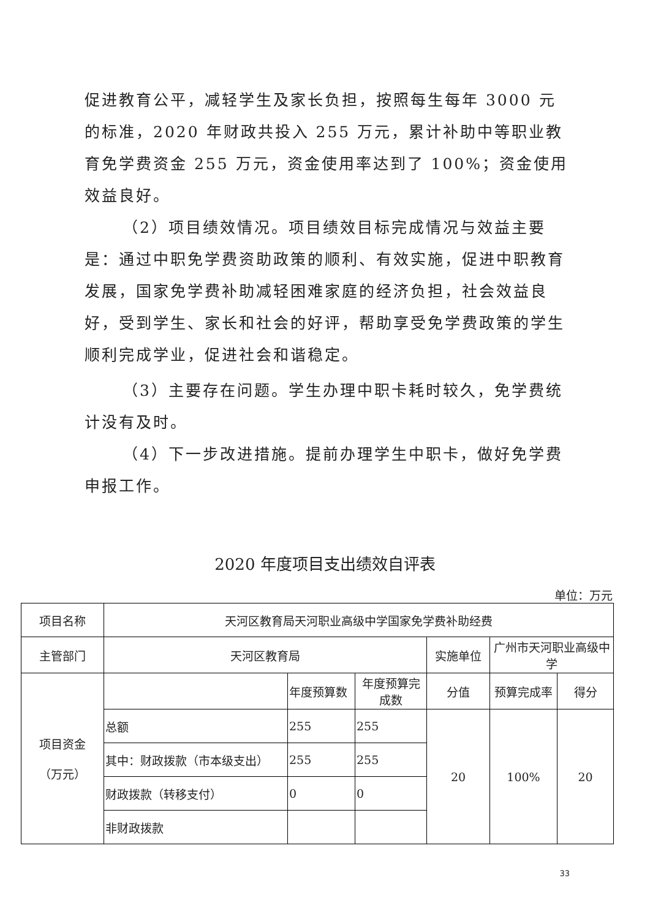促进教育公平，减轻学生及家长负担，按照每生每年 3000 元的标准，2020 年财政共投入 255 万元，累计补助中等职业教育免学费资金 255 万元，资金使用率达到了 100%；资金使用效益良好。
（2）项目绩效情况。项目绩效目标完成情况与效益主要是：通过中职免学费资助政策的顺利、有效实施，促进中职教育发展，国家免学费补助减轻困难家庭的经济负担，社会效益良好，受到学生、家长和社会的好评，帮助享受免学费政策的学生顺利完成学业，促进社会和谐稳定。
（3）主要存在问题。学生办理中职卡耗时较久，免学费统计没有及时。
（4）下一步改进措施。提前办理学生中职卡，做好免学费申报工作。
2020 年度项目支出绩效自评表
单位：万元
| 项目名称 | 天河区教育局天河职业高级中学国家免学费补助经费 | | | | | |
| 主管部门 | 天河区教育局 | | | 实施单位 | 广州市天河职业高级中学 | |
| 项目资金 （万元） | | 年度预算数 | 年度预算完成数 | 分值 | 预算完成率 | 得分 |
| | 总额 | 255 | 255 | 20 | 100% | 20 |
| | 其中：财政拨款（市本级支出） | 255 | 255 | | | |
| | 财政拨款（转移支付） | 0 | 0 | | | |
| | 非财政拨款 | | | | | |
33